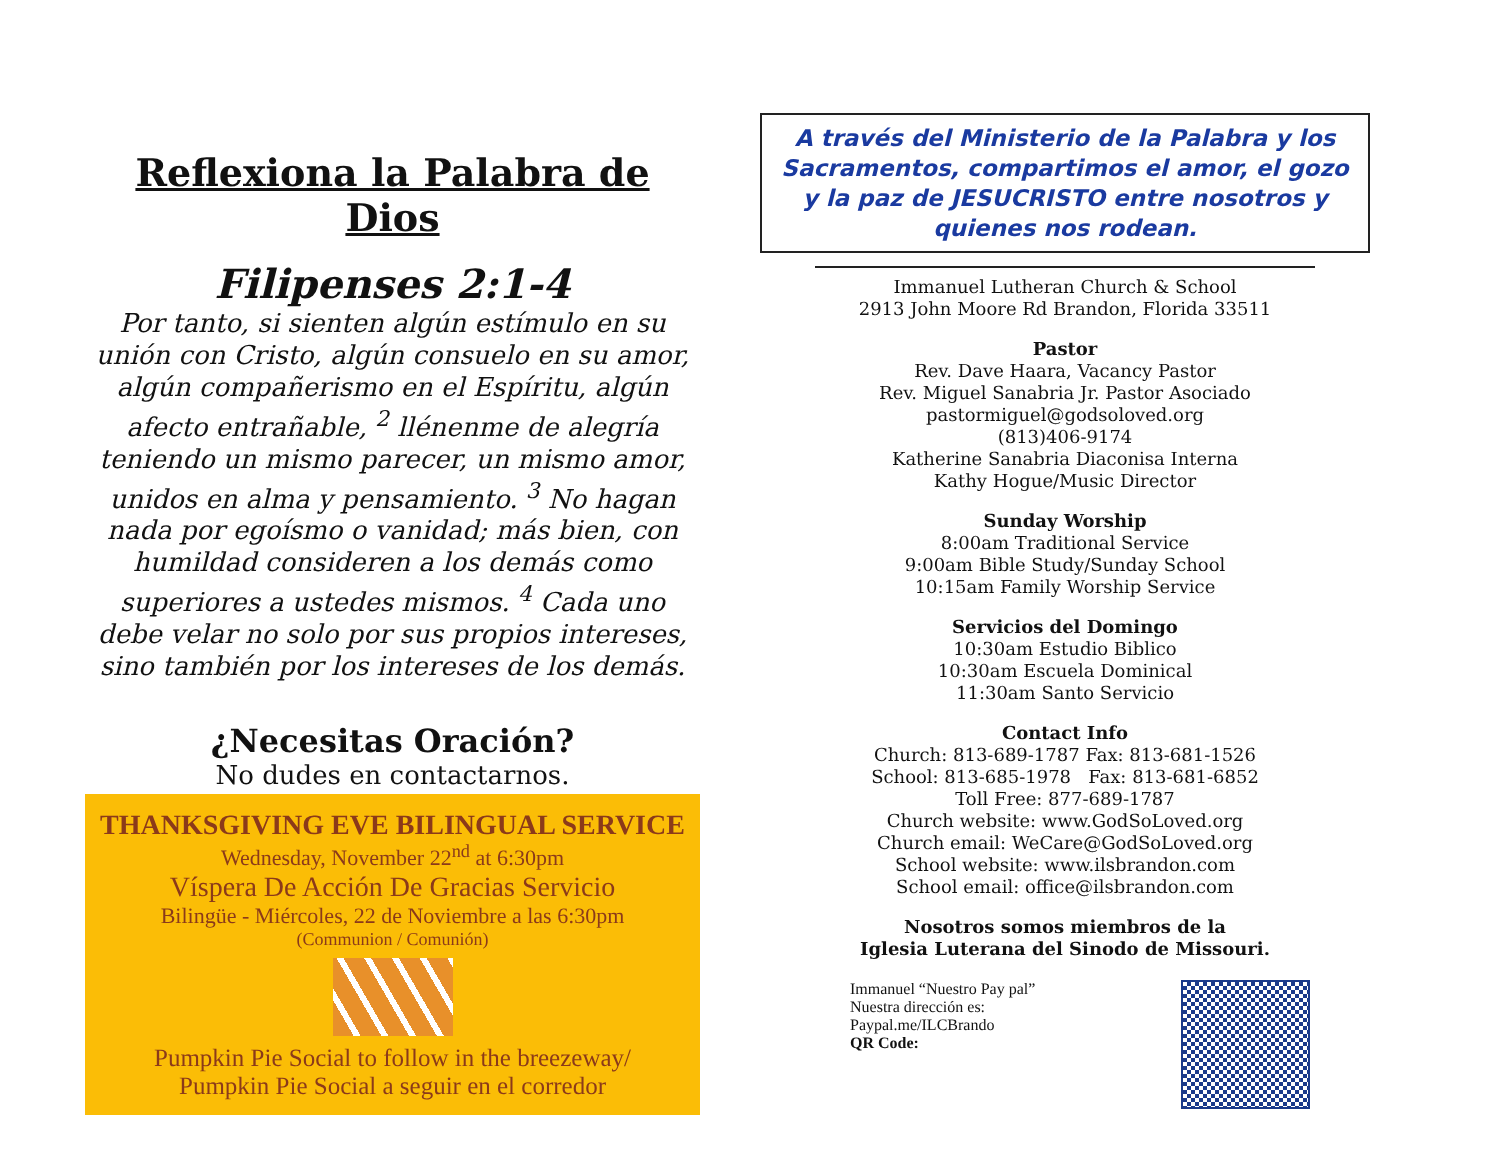Reflexiona la Palabra de Dios
Filipenses 2:1-4
Por tanto, si sienten algún estímulo en su unión con Cristo, algún consuelo en su amor, algún compañerismo en el Espíritu, algún afecto entrañable, <sup>2</sup> llénenme de alegría teniendo un mismo parecer, un mismo amor, unidos en alma y pensamiento. <sup>3</sup> No hagan nada por egoísmo o vanidad; más bien, con humildad consideren a los demás como superiores a ustedes mismos. <sup>4</sup> Cada uno debe velar no solo por sus propios intereses, sino también por los intereses de los demás.
¿Necesitas Oración?
No dudes en contactarnos.
THANKSGIVING EVE BILINGUAL SERVICE
Wednesday, November 22<sup>nd</sup> at 6:30pm
Víspera De Acción De Gracias Servicio
Bilingüe - Miércoles, 22 de Noviembre a las 6:30pm
(Communion / Comunión)
Pumpkin Pie Social to follow in the breezeway/
Pumpkin Pie Social a seguir en el corredor
A través del Ministerio de la Palabra y los Sacramentos, compartimos el amor, el gozo y la paz de JESUCRISTO entre nosotros y quienes nos rodean.
Immanuel Lutheran Church & School
2913 John Moore Rd Brandon, Florida 33511
Pastor
Rev. Dave Haara, Vacancy Pastor
Rev. Miguel Sanabria Jr. Pastor Asociado
pastormiguel@godsoloved.org
(813)406-9174
Katherine Sanabria Diaconisa Interna
Kathy Hogue/Music Director
Sunday Worship
8:00am Traditional Service
9:00am Bible Study/Sunday School
10:15am Family Worship Service
Servicios del Domingo
10:30am Estudio Biblico
10:30am Escuela Dominical
11:30am Santo Servicio
Contact Info
Church: 813-689-1787 Fax: 813-681-1526
School: 813-685-1978 Fax: 813-681-6852
Toll Free: 877-689-1787
Church website: www.GodSoLoved.org
Church email: WeCare@GodSoLoved.org
School website: www.ilsbrandon.com
School email: office@ilsbrandon.com
Nosotros somos miembros de la
Iglesia Luterana del Sinodo de Missouri.
Immanuel “Nuestro Pay pal”
Nuestra dirección es:
Paypal.me/ILCBrando
QR Code: